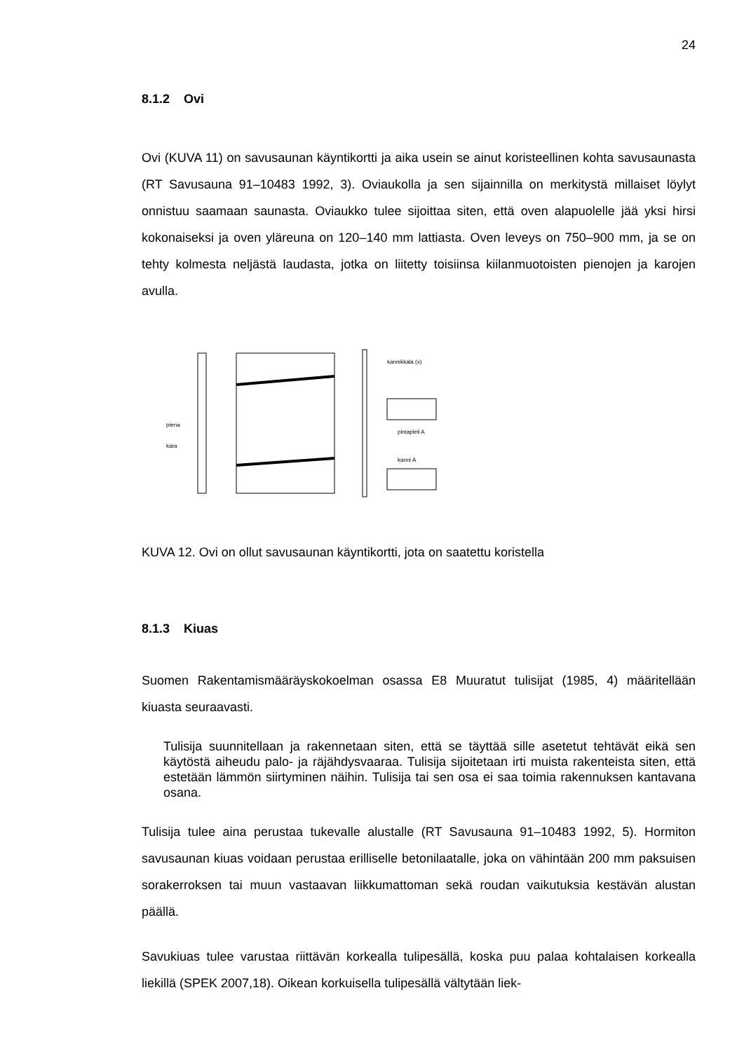24
8.1.2 Ovi
Ovi (KUVA 11) on savusaunan käyntikortti ja aika usein se ainut koristeellinen kohta savusaunasta (RT Savusauna 91–10483 1992, 3). Oviaukolla ja sen sijainnilla on merkitystä millaiset löylyt onnistuu saamaan saunasta. Oviaukko tulee sijoittaa siten, että oven alapuolelle jää yksi hirsi kokonaiseksi ja oven yläreuna on 120–140 mm lattiasta. Oven leveys on 750–900 mm, ja se on tehty kolmesta neljästä laudasta, jotka on liitetty toisiinsa kiilanmuotoisten pienojen ja karojen avulla.
piena
kara
kannikkala (x)
pintapleli A
kanni A
KUVA 12. Ovi on ollut savusaunan käyntikortti, jota on saatettu koristella
8.1.3 Kiuas
Suomen Rakentamismääräyskokoelman osassa E8 Muuratut tulisijat (1985, 4) määritellään kiuasta seuraavasti.
Tulisija suunnitellaan ja rakennetaan siten, että se täyttää sille asetetut tehtävät eikä sen käytöstä aiheudu palo- ja räjähdysvaaraa. Tulisija sijoitetaan irti muista rakenteista siten, että estetään lämmön siirtyminen näihin. Tulisija tai sen osa ei saa toimia rakennuksen kantavana osana.
Tulisija tulee aina perustaa tukevalle alustalle (RT Savusauna 91–10483 1992, 5). Hormiton savusaunan kiuas voidaan perustaa erilliselle betonilaatalle, joka on vähintään 200 mm paksuisen sorakerroksen tai muun vastaavan liikkumattoman sekä roudan vaikutuksia kestävän alustan päällä.
Savukiuas tulee varustaa riittävän korkealla tulipesällä, koska puu palaa kohtalaisen korkealla liekillä (SPEK 2007,18). Oikean korkuisella tulipesällä vältytään liek-